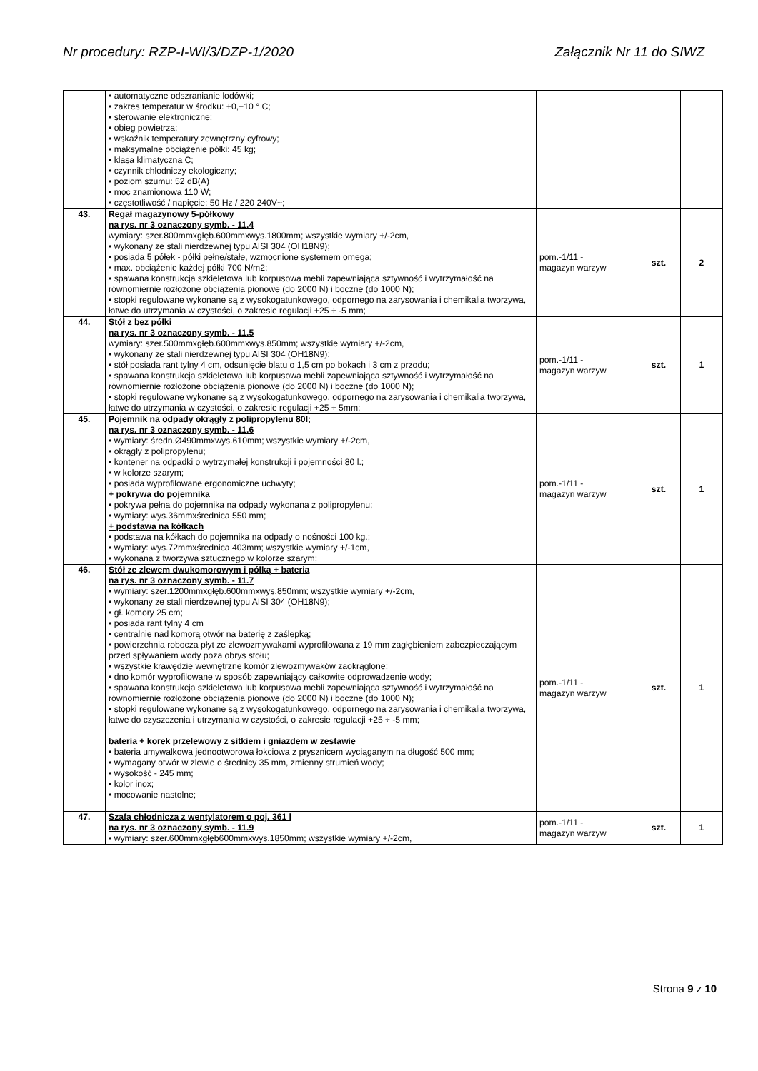Nr procedury: RZP-I-WI/3/DZP-1/2020 Załącznik Nr 11 do SIWZ
| | • automatyczne odszranianie lodówki; • zakres temperatur w środku: +0,+10 ° C; • sterowanie elektroniczne; • obieg powietrza; • wskaźnik temperatury zewnętrzny cyfrowy; • maksymalne obciążenie półki: 45 kg; • klasa klimatyczna C; • czynnik chłodniczy ekologiczny; • poziom szumu: 52 dB(A) • moc znamionowa 110 W; • częstotliwość / napięcie: 50 Hz / 220 240V~; | | | |
| 43. | Regał magazynowy 5-półkowy na rys. nr 3 oznaczony symb. - 11.4 wymiary: szer.800mmxgłęb.600mmxwys.1800mm; wszystkie wymiary +/-2cm, • wykonany ze stali nierdzewnej typu AISI 304 (OH18N9); • posiada 5 półek - półki pełne/stałe, wzmocnione systemem omega; • max. obciążenie każdej półki 700 N/m2; • spawana konstrukcja szkieletowa lub korpusowa mebli zapewniająca sztywność i wytrzymałość na równomiernie rozłożone obciążenia pionowe (do 2000 N) i boczne (do 1000 N); • stopki regulowane wykonane są z wysokogatunkowego, odpornego na zarysowania i chemikalia tworzywa, łatwe do utrzymania w czystości, o zakresie regulacji +25 ÷ -5 mm; | pom.-1/11 - magazyn warzyw | szt. | 2 |
| 44. | Stół z bez półki na rys. nr 3 oznaczony symb. - 11.5 wymiary: szer.500mmxgłęb.600mmxwys.850mm; wszystkie wymiary +/-2cm, • wykonany ze stali nierdzewnej typu AISI 304 (OH18N9); • stół posiada rant tylny 4 cm, odsunięcie blatu o 1,5 cm po bokach i 3 cm z przodu; • spawana konstrukcja szkieletowa lub korpusowa mebli zapewniająca sztywność i wytrzymałość na równomiernie rozłożone obciążenia pionowe (do 2000 N) i boczne (do 1000 N); • stopki regulowane wykonane są z wysokogatunkowego, odpornego na zarysowania i chemikalia tworzywa, łatwe do utrzymania w czystości, o zakresie regulacji +25 ÷ 5mm; | pom.-1/11 - magazyn warzyw | szt. | 1 |
| 45. | Pojemnik na odpady okrągły z polipropylenu 80l; na rys. nr 3 oznaczony symb. - 11.6 • wymiary: średn.Ø490mmxwys.610mm; wszystkie wymiary +/-2cm, • okrągły z polipropylenu; • kontener na odpadki o wytrzymałej konstrukcji i pojemności 80 l.; • w kolorze szarym; • posiada wyprofilowane ergonomiczne uchwyty; + pokrywa do pojemnika • pokrywa pełna do pojemnika na odpady wykonana z polipropylenu; • wymiary: wys.36mmxśrednica 550 mm; + podstawa na kółkach • podstawa na kółkach do pojemnika na odpady o nośności 100 kg.; • wymiary: wys.72mmxśrednica 403mm; wszystkie wymiary +/-1cm, • wykonana z tworzywa sztucznego w kolorze szarym; | pom.-1/11 - magazyn warzyw | szt. | 1 |
| 46. | Stół ze zlewem dwukomorowym i półką + bateria na rys. nr 3 oznaczony symb. - 11.7 • wymiary: szer.1200mmxgłęb.600mmxwys.850mm; wszystkie wymiary +/-2cm, • wykonany ze stali nierdzewnej typu AISI 304 (OH18N9); • gł. komory 25 cm; • posiada rant tylny 4 cm • centralnie nad komorą otwór na baterię z zaślepką; • powierzchnia robocza płyt ze zlewozmywakami wyprofilowana z 19 mm zagłębieniem zabezpieczającym przed spływaniem wody poza obrys stołu; • wszystkie krawędzie wewnętrzne komór zlewozmywaków zaokrąglone; • dno komór wyprofilowane w sposób zapewniający całkowite odprowadzenie wody; • spawana konstrukcja szkieletowa lub korpusowa mebli zapewniająca sztywność i wytrzymałość na równomiernie rozłożone obciążenia pionowe (do 2000 N) i boczne (do 1000 N); • stopki regulowane wykonane są z wysokogatunkowego, odpornego na zarysowania i chemikalia tworzywa, łatwe do czyszczenia i utrzymania w czystości, o zakresie regulacji +25 ÷ -5 mm; bateria + korek przelewowy z sitkiem i gniazdem w zestawie • bateria umywalkowa jednootworowa łokciowa z prysznicem wyciąganym na długość 500 mm; • wymagany otwór w zlewie o średnicy 35 mm, zmienny strumień wody; • wysokość - 245 mm; • kolor inox; • mocowanie nastolne; | pom.-1/11 - magazyn warzyw | szt. | 1 |
| 47. | Szafa chłodnicza z wentylatorem o poj. 361 l na rys. nr 3 oznaczony symb. - 11.9 • wymiary: szer.600mmxgłęb600mmxwys.1850mm; wszystkie wymiary +/-2cm, | pom.-1/11 - magazyn warzyw | szt. | 1 |
Strona 9 z 10